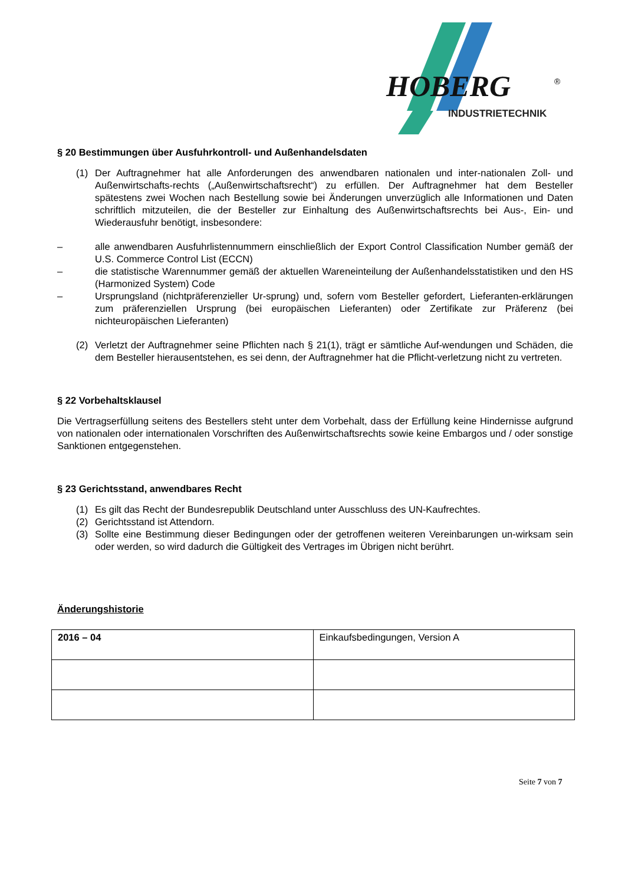HOBERG
®
INDUSTRIETECHNIK
§ 20 Bestimmungen über Ausfuhrkontroll- und Außenhandelsdaten
(1) Der Auftragnehmer hat alle Anforderungen des anwendbaren nationalen und inter-nationalen Zoll- und Außenwirtschafts-rechts („Außenwirtschaftsrecht“) zu erfüllen. Der Auftragnehmer hat dem Besteller spätestens zwei Wochen nach Bestellung sowie bei Änderungen unverzüglich alle Informationen und Daten schriftlich mitzuteilen, die der Besteller zur Einhaltung des Außenwirtschaftsrechts bei Aus-, Ein- und Wiederausfuhr benötigt, insbesondere:
– alle anwendbaren Ausfuhrlistennummern einschließlich der Export Control Classification Number gemäß der U.S. Commerce Control List (ECCN)
– die statistische Warennummer gemäß der aktuellen Wareneinteilung der Außenhandelsstatistiken und den HS (Harmonized System) Code
– Ursprungsland (nichtpräferenzieller Ur-sprung) und, sofern vom Besteller gefordert, Lieferanten-erklärungen zum präferenziellen Ursprung (bei europäischen Lieferanten) oder Zertifikate zur Präferenz (bei nichteuropäischen Lieferanten)
(2) Verletzt der Auftragnehmer seine Pflichten nach § 21(1), trägt er sämtliche Auf-wendungen und Schäden, die dem Besteller hierausentstehen, es sei denn, der Auftragnehmer hat die Pflicht-verletzung nicht zu vertreten.
§ 22 Vorbehaltsklausel
Die Vertragserfüllung seitens des Bestellers steht unter dem Vorbehalt, dass der Erfüllung keine Hindernisse aufgrund von nationalen oder internationalen Vorschriften des Außenwirtschaftsrechts sowie keine Embargos und / oder sonstige Sanktionen entgegenstehen.
§ 23 Gerichtsstand, anwendbares Recht
(1) Es gilt das Recht der Bundesrepublik Deutschland unter Ausschluss des UN-Kaufrechtes.
(2) Gerichtsstand ist Attendorn.
(3) Sollte eine Bestimmung dieser Bedingungen oder der getroffenen weiteren Vereinbarungen un-wirksam sein oder werden, so wird dadurch die Gültigkeit des Vertrages im Übrigen nicht berührt.
Änderungshistorie
| 2016 – 04 | Einkaufsbedingungen, Version A |
Seite 7 von 7